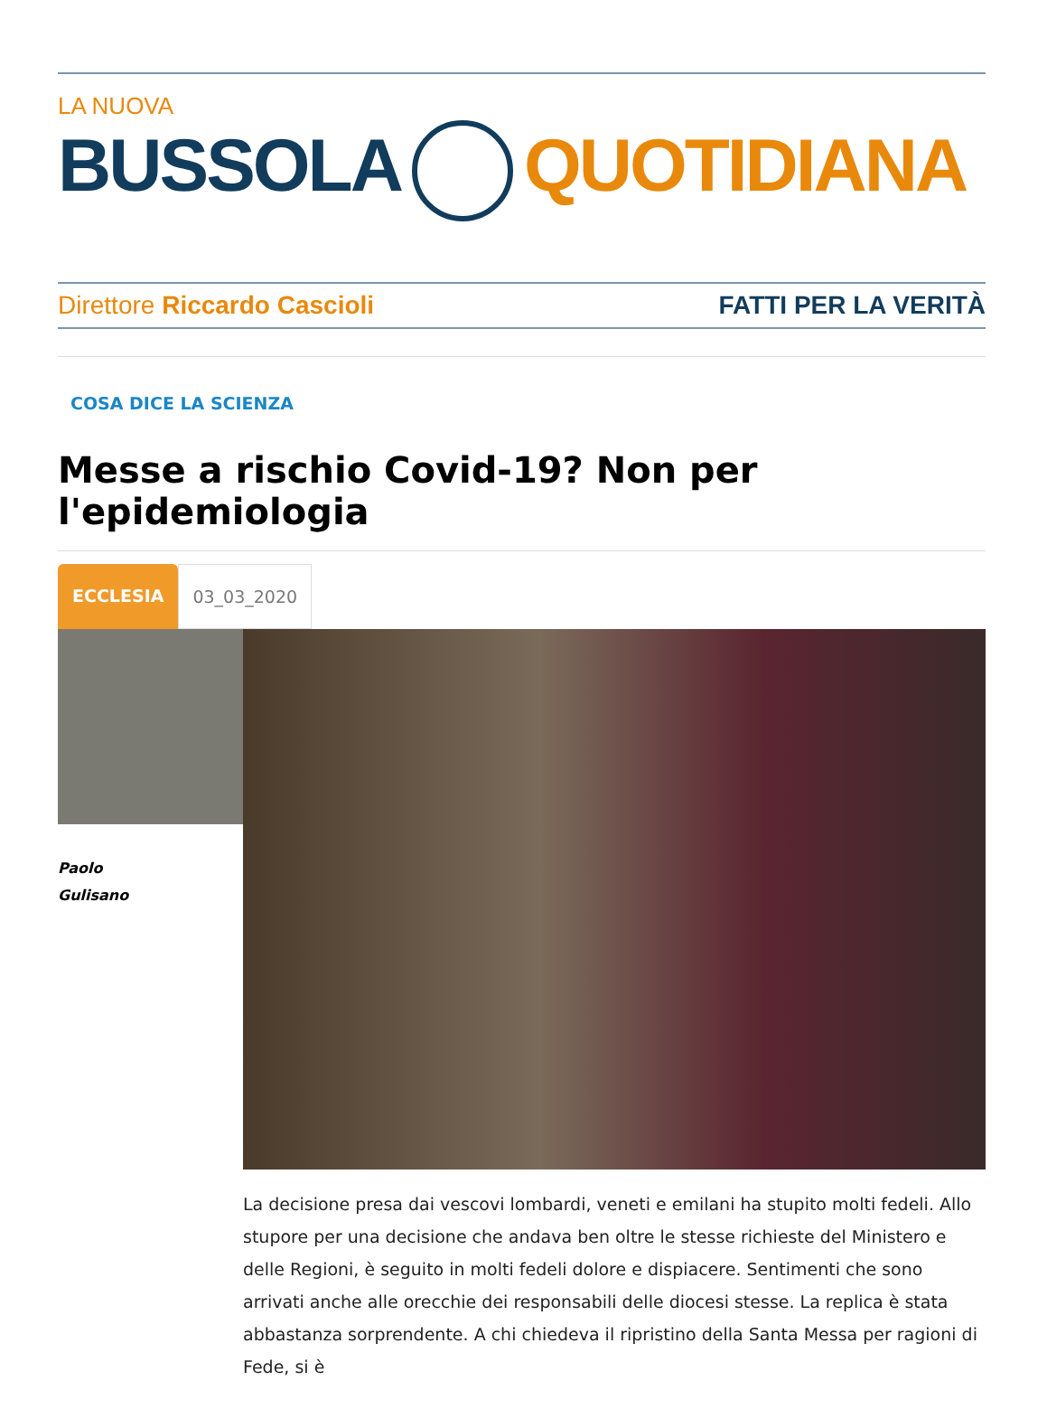LA NUOVA
BUSSOLA QUOTIDIANA
Direttore Riccardo Cascioli FATTI PER LA VERITÀ
COSA DICE LA SCIENZA
Messe a rischio Covid-19? Non per l'epidemiologia
ECCLESIA 03_03_2020
Paolo
Gulisano
La decisione presa dai vescovi lombardi, veneti e emilani ha stupito molti fedeli. Allo stupore per una decisione che andava ben oltre le stesse richieste del Ministero e delle Regioni, è seguito in molti fedeli dolore e dispiacere. Sentimenti che sono arrivati anche alle orecchie dei responsabili delle diocesi stesse. La replica è stata abbastanza sorprendente. A chi chiedeva il ripristino della Santa Messa per ragioni di Fede, si è